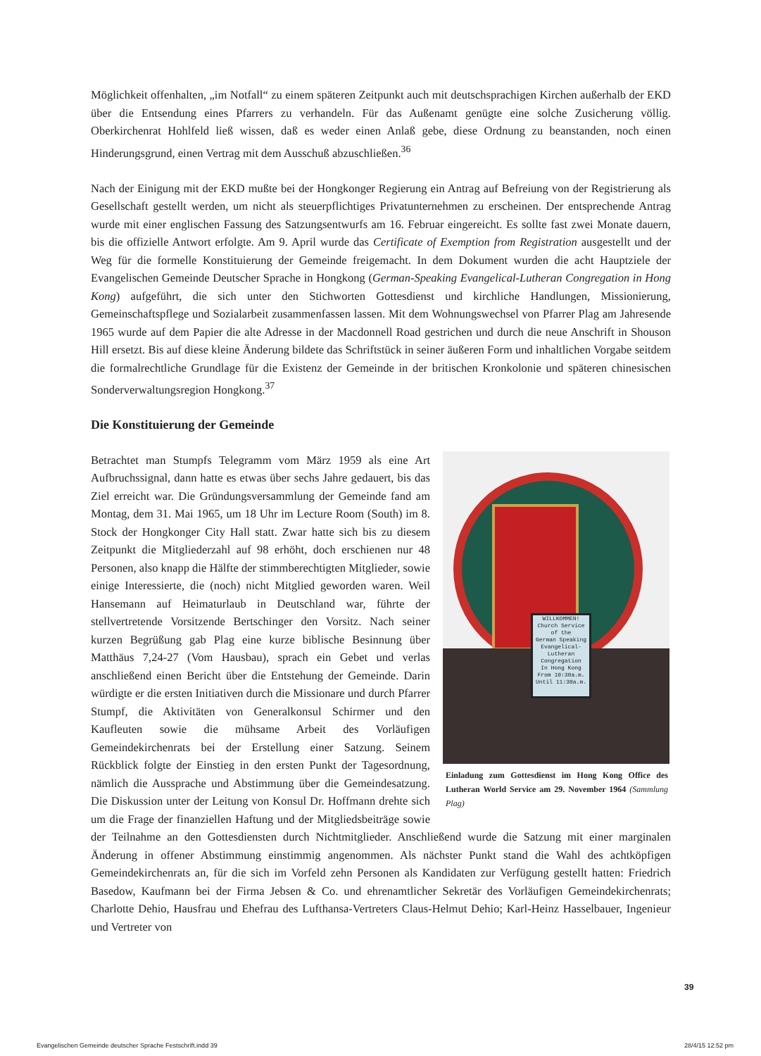Möglichkeit offenhalten, „im Notfall“ zu einem späteren Zeitpunkt auch mit deutschsprachigen Kirchen außerhalb der EKD über die Entsendung eines Pfarrers zu verhandeln. Für das Außenamt genügte eine solche Zusicherung völlig. Oberkirchenrat Hohlfeld ließ wissen, daß es weder einen Anlaß gebe, diese Ordnung zu beanstanden, noch einen Hinderungsgrund, einen Vertrag mit dem Ausschuß abzuschließen.<sup>36</sup>
Nach der Einigung mit der EKD mußte bei der Hongkonger Regierung ein Antrag auf Befreiung von der Registrierung als Gesellschaft gestellt werden, um nicht als steuerpflichtiges Privatunternehmen zu erscheinen. Der entsprechende Antrag wurde mit einer englischen Fassung des Satzungsentwurfs am 16. Februar eingereicht. Es sollte fast zwei Monate dauern, bis die offizielle Antwort erfolgte. Am 9. April wurde das Certificate of Exemption from Registration ausgestellt und der Weg für die formelle Konstituierung der Gemeinde freigemacht. In dem Dokument wurden die acht Hauptziele der Evangelischen Gemeinde Deutscher Sprache in Hongkong (German-Speaking Evangelical-Lutheran Congregation in Hong Kong) aufgeführt, die sich unter den Stichworten Gottesdienst und kirchliche Handlungen, Missionierung, Gemeinschaftspflege und Sozialarbeit zusammenfassen lassen. Mit dem Wohnungswechsel von Pfarrer Plag am Jahresende 1965 wurde auf dem Papier die alte Adresse in der Macdonnell Road gestrichen und durch die neue Anschrift in Shouson Hill ersetzt. Bis auf diese kleine Änderung bildete das Schriftstück in seiner äußeren Form und inhaltlichen Vorgabe seitdem die formalrechtliche Grundlage für die Existenz der Gemeinde in der britischen Kronkolonie und späteren chinesischen Sonderverwaltungsregion Hongkong.<sup>37</sup>
Die Konstituierung der Gemeinde
WILLKOMMEN!
Church Service
of the
German Speaking
Evangelical-Lutheran Congregation
In Hong Kong
From 10:30a.m. Until 11:30a.m.
Einladung zum Gottesdienst im Hong Kong Office des Lutheran World Service am 29. November 1964 (Sammlung Plag)
Betrachtet man Stumpfs Telegramm vom März 1959 als eine Art Aufbruchssignal, dann hatte es etwas über sechs Jahre gedauert, bis das Ziel erreicht war. Die Gründungsversammlung der Gemeinde fand am Montag, dem 31. Mai 1965, um 18 Uhr im Lecture Room (South) im 8. Stock der Hongkonger City Hall statt. Zwar hatte sich bis zu diesem Zeitpunkt die Mitgliederzahl auf 98 erhöht, doch erschienen nur 48 Personen, also knapp die Hälfte der stimmberechtigten Mitglieder, sowie einige Interessierte, die (noch) nicht Mitglied geworden waren. Weil Hansemann auf Heimaturlaub in Deutschland war, führte der stellvertretende Vorsitzende Bertschinger den Vorsitz. Nach seiner kurzen Begrüßung gab Plag eine kurze biblische Besinnung über Matthäus 7,24-27 (Vom Hausbau), sprach ein Gebet und verlas anschließend einen Bericht über die Entstehung der Gemeinde. Darin würdigte er die ersten Initiativen durch die Missionare und durch Pfarrer Stumpf, die Aktivitäten von Generalkonsul Schirmer und den Kaufleuten sowie die mühsame Arbeit des Vorläufigen Gemeindekirchenrats bei der Erstellung einer Satzung. Seinem Rückblick folgte der Einstieg in den ersten Punkt der Tagesordnung, nämlich die Aussprache und Abstimmung über die Gemeindesatzung. Die Diskussion unter der Leitung von Konsul Dr. Hoffmann drehte sich um die Frage der finanziellen Haftung und der Mitgliedsbeiträge sowie der Teilnahme an den Gottesdiensten durch Nichtmitglieder. Anschließend wurde die Satzung mit einer marginalen Änderung in offener Abstimmung einstimmig angenommen. Als nächster Punkt stand die Wahl des achtköpfigen Gemeindekirchenrats an, für die sich im Vorfeld zehn Personen als Kandidaten zur Verfügung gestellt hatten: Friedrich Basedow, Kaufmann bei der Firma Jebsen & Co. und ehrenamtlicher Sekretär des Vorläufigen Gemeindekirchenrats; Charlotte Dehio, Hausfrau und Ehefrau des Lufthansa-Vertreters Claus-Helmut Dehio; Karl-Heinz Hasselbauer, Ingenieur und Vertreter von
39
Evangelischen Gemeinde deutscher Sprache Festschrift.indd 39 28/4/15 12:52 pm